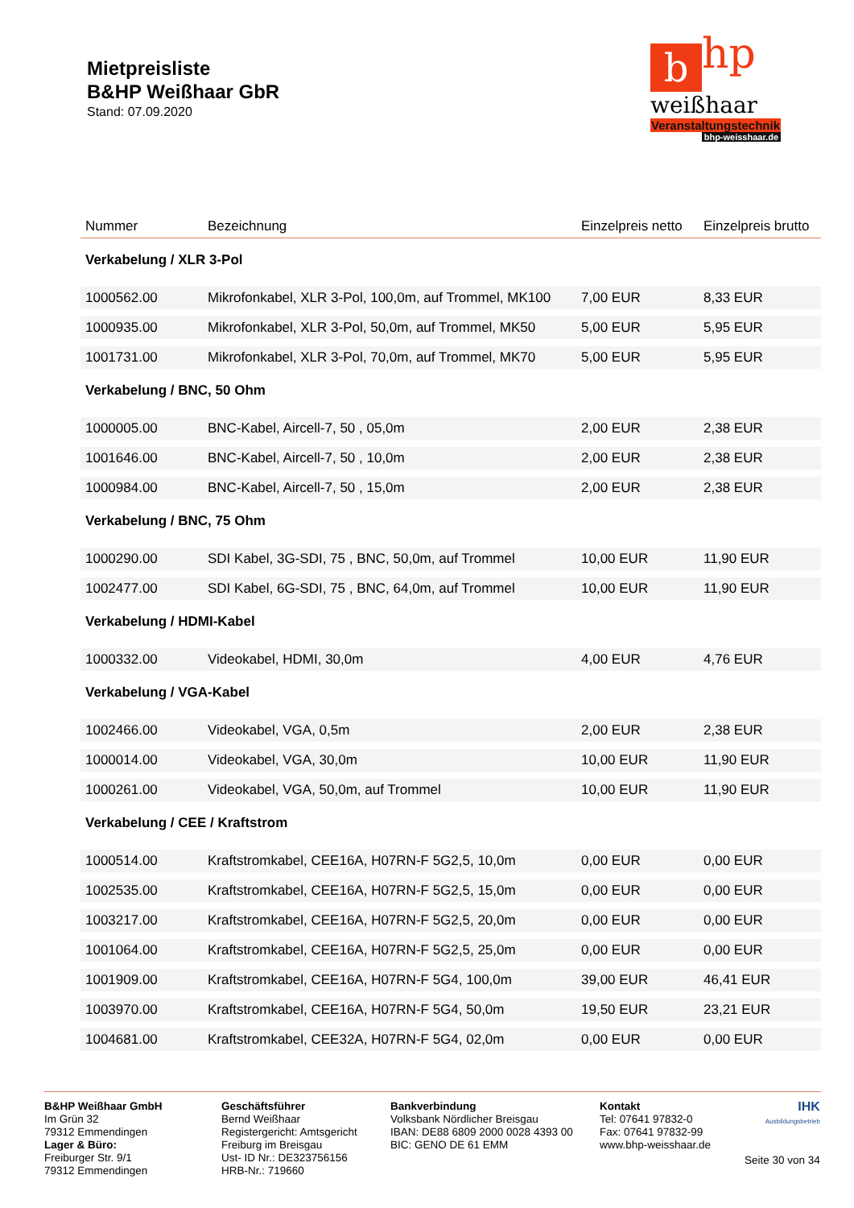Mietpreisliste
B&HP Weißhaar GbR
Stand: 07.09.2020
bhp
weißhaar
Veranstaltungstechnik
bhp-weisshaar.de
| Nummer | Bezeichnung | Einzelpreis netto | Einzelpreis brutto |
| --- | --- | --- | --- |
| Verkabelung / XLR 3-Pol | | | |
| 1000562.00 | Mikrofonkabel, XLR 3-Pol, 100,0m, auf Trommel, MK100 | 7,00 EUR | 8,33 EUR |
| 1000935.00 | Mikrofonkabel, XLR 3-Pol, 50,0m, auf Trommel, MK50 | 5,00 EUR | 5,95 EUR |
| 1001731.00 | Mikrofonkabel, XLR 3-Pol, 70,0m, auf Trommel, MK70 | 5,00 EUR | 5,95 EUR |
| Verkabelung / BNC, 50 Ohm | | | |
| 1000005.00 | BNC-Kabel, Aircell-7, 50 , 05,0m | 2,00 EUR | 2,38 EUR |
| 1001646.00 | BNC-Kabel, Aircell-7, 50 , 10,0m | 2,00 EUR | 2,38 EUR |
| 1000984.00 | BNC-Kabel, Aircell-7, 50 , 15,0m | 2,00 EUR | 2,38 EUR |
| Verkabelung / BNC, 75 Ohm | | | |
| 1000290.00 | SDI Kabel, 3G-SDI, 75 , BNC, 50,0m, auf Trommel | 10,00 EUR | 11,90 EUR |
| 1002477.00 | SDI Kabel, 6G-SDI, 75 , BNC, 64,0m, auf Trommel | 10,00 EUR | 11,90 EUR |
| Verkabelung / HDMI-Kabel | | | |
| 1000332.00 | Videokabel, HDMI, 30,0m | 4,00 EUR | 4,76 EUR |
| Verkabelung / VGA-Kabel | | | |
| 1002466.00 | Videokabel, VGA, 0,5m | 2,00 EUR | 2,38 EUR |
| 1000014.00 | Videokabel, VGA, 30,0m | 10,00 EUR | 11,90 EUR |
| 1000261.00 | Videokabel, VGA, 50,0m, auf Trommel | 10,00 EUR | 11,90 EUR |
| Verkabelung / CEE / Kraftstrom | | | |
| 1000514.00 | Kraftstromkabel, CEE16A, H07RN-F 5G2,5, 10,0m | 0,00 EUR | 0,00 EUR |
| 1002535.00 | Kraftstromkabel, CEE16A, H07RN-F 5G2,5, 15,0m | 0,00 EUR | 0,00 EUR |
| 1003217.00 | Kraftstromkabel, CEE16A, H07RN-F 5G2,5, 20,0m | 0,00 EUR | 0,00 EUR |
| 1001064.00 | Kraftstromkabel, CEE16A, H07RN-F 5G2,5, 25,0m | 0,00 EUR | 0,00 EUR |
| 1001909.00 | Kraftstromkabel, CEE16A, H07RN-F 5G4, 100,0m | 39,00 EUR | 46,41 EUR |
| 1003970.00 | Kraftstromkabel, CEE16A, H07RN-F 5G4, 50,0m | 19,50 EUR | 23,21 EUR |
| 1004681.00 | Kraftstromkabel, CEE32A, H07RN-F 5G4, 02,0m | 0,00 EUR | 0,00 EUR |
B&HP Weißhaar GmbH
Im Grün 32
79312 Emmendingen
Lager & Büro:
Freiburger Str. 9/1
79312 Emmendingen
Geschäftsführer
Bernd Weißhaar
Registergericht: Amtsgericht Freiburg im Breisgau
Ust- ID Nr.: DE323756156
HRB-Nr.: 719660
Bankverbindung
Volksbank Nördlicher Breisgau
IBAN: DE88 6809 2000 0028 4393 00
BIC: GENO DE 61 EMM
Kontakt
Tel: 07641 97832-0
Fax: 07641 97832-99
www.bhp-weisshaar.de
IHK
Ausbildungsbetrieb
Seite 30 von 34